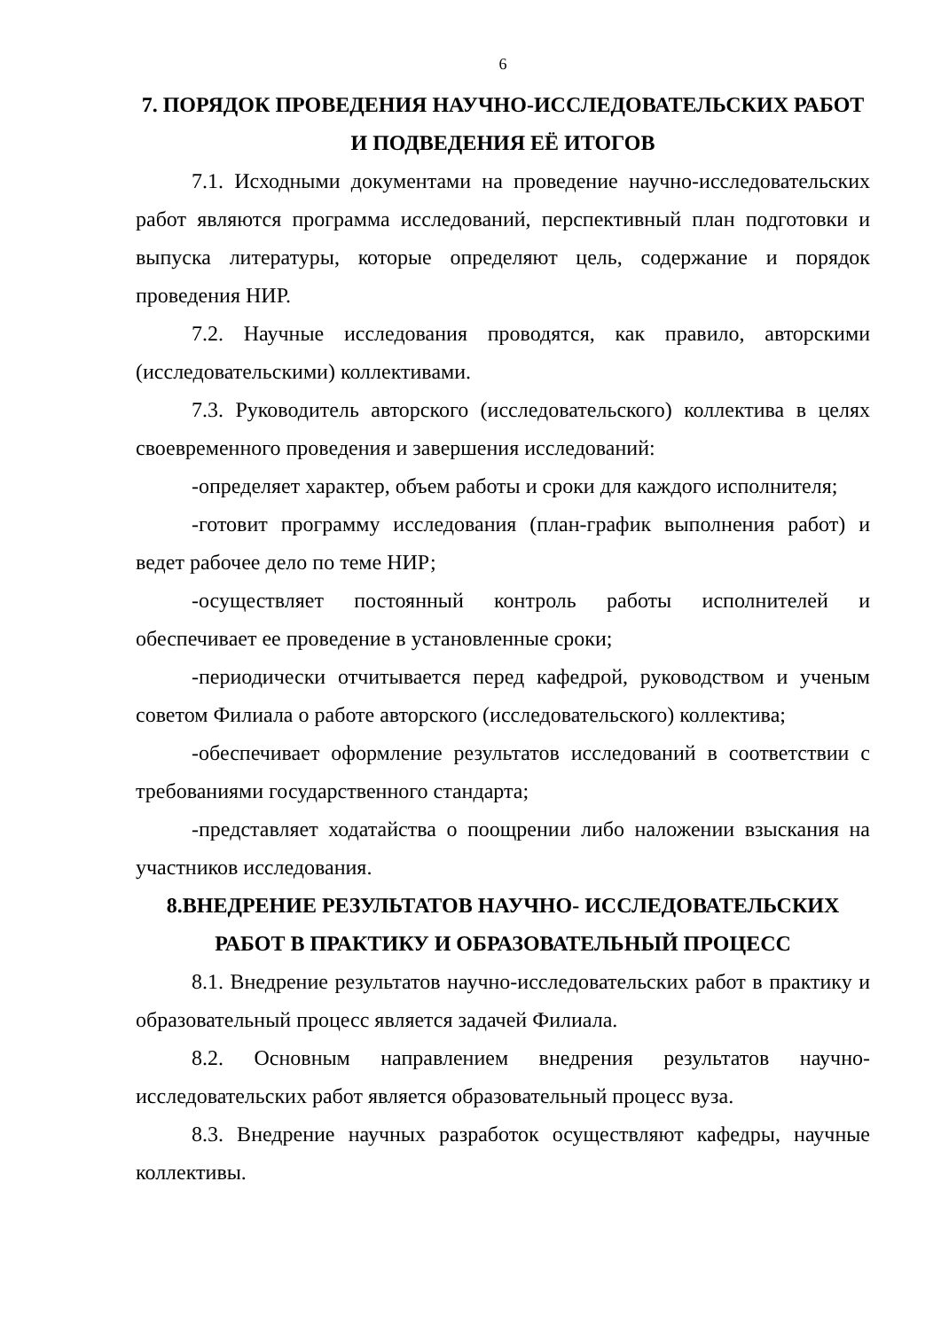6
7. ПОРЯДОК ПРОВЕДЕНИЯ НАУЧНО-ИССЛЕДОВАТЕЛЬСКИХ РАБОТ И ПОДВЕДЕНИЯ ЕЁ ИТОГОВ
7.1. Исходными документами на проведение научно-исследовательских работ являются программа исследований, перспективный план подготовки и выпуска литературы, которые определяют цель, содержание и порядок проведения НИР.
7.2. Научные исследования проводятся, как правило, авторскими (исследовательскими) коллективами.
7.3. Руководитель авторского (исследовательского) коллектива в целях своевременного проведения и завершения исследований:
-определяет характер, объем работы и сроки для каждого исполнителя;
-готовит программу исследования (план-график выполнения работ) и ведет рабочее дело по теме НИР;
-осуществляет постоянный контроль работы исполнителей и обеспечивает ее проведение в установленные сроки;
-периодически отчитывается перед кафедрой, руководством и ученым советом Филиала о работе авторского (исследовательского) коллектива;
-обеспечивает оформление результатов исследований в соответствии с требованиями государственного стандарта;
-представляет ходатайства о поощрении либо наложении взыскания на участников исследования.
8.ВНЕДРЕНИЕ РЕЗУЛЬТАТОВ НАУЧНО- ИССЛЕДОВАТЕЛЬСКИХ РАБОТ В ПРАКТИКУ И ОБРАЗОВАТЕЛЬНЫЙ ПРОЦЕСС
8.1. Внедрение результатов научно-исследовательских работ в практику и образовательный процесс является задачей Филиала.
8.2. Основным направлением внедрения результатов научно-исследовательских работ является образовательный процесс вуза.
8.3. Внедрение научных разработок осуществляют кафедры, научные коллективы.